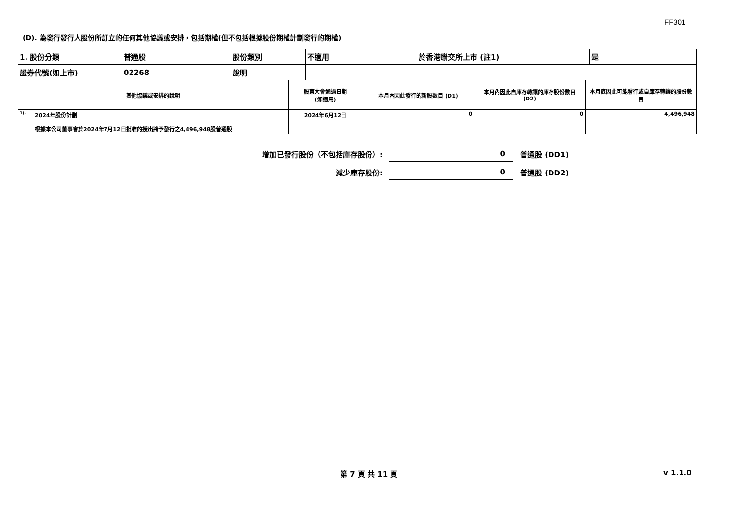FF301
(D). 為發行發行人股份所訂立的任何其他協議或安排，包括期權(但不包括根據股份期權計劃發行的期權)
| 1. 股份分類 | 普通股 | 股份類別 | 不適用 | 於香港聯交所上市 (註1) | 是 | |
| 證券代號(如上市) | 02268 | 說明 | | | | |
| 其他協議或安排的說明 | | 股東大會通過日期 (如適用) | 本月內因此發行的新股數目 (D1) | 本月內因此自庫存轉讓的庫存股份數目 (D2) | 本月底因此可能發行或自庫存轉讓的股份數目 |
| 1). | 2024年股份計劃 根據本公司董事會於2024年7月12日批准的授出將予發行之4,496,948股普通股 | 2024年6月12日 | 0 | 0 | 4,496,948 |
增加已發行股份（不包括庫存股份）:
0
普通股 (DD1)
減少庫存股份:
0
普通股 (DD2)
第 7 頁 共 11 頁 v 1.1.0